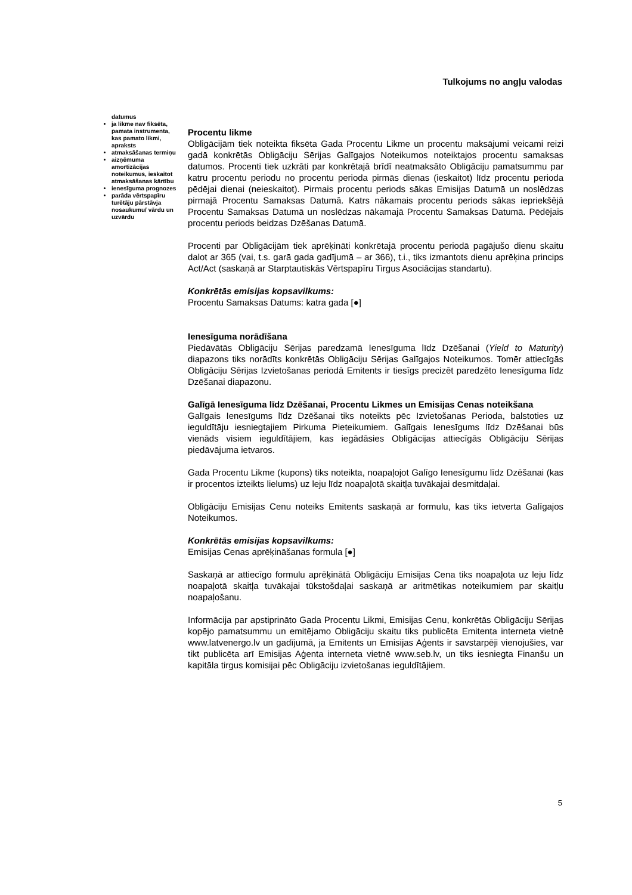Tulkojums no angļu valodas
datumus
ja likme nav fiksēta, pamata instrumenta, kas pamato likmi, apraksts
atmaksāšanas termiņu
aizņēmuma amortizācijas noteikumus, ieskaitot atmaksāšanas kārtību
ienesīguma prognozes
parāda vērtspapīru turētāju pārstāvja nosaukumu/ vārdu un uzvārdu
Procentu likme
Obligācijām tiek noteikta fiksēta Gada Procentu Likme un procentu maksājumi veicami reizi gadā konkrētās Obligāciju Sērijas Galīgajos Noteikumos noteiktajos procentu samaksas datumos. Procenti tiek uzkrāti par konkrētajā brīdī neatmaksāto Obligāciju pamatsummu par katru procentu periodu no procentu perioda pirmās dienas (ieskaitot) līdz procentu perioda pēdējai dienai (neieskaitot). Pirmais procentu periods sākas Emisijas Datumā un noslēdzas pirmajā Procentu Samaksas Datumā. Katrs nākamais procentu periods sākas iepriekšējā Procentu Samaksas Datumā un noslēdzas nākamajā Procentu Samaksas Datumā. Pēdējais procentu periods beidzas Dzēšanas Datumā.
Procenti par Obligācijām tiek aprēķināti konkrētajā procentu periodā pagājušo dienu skaitu dalot ar 365 (vai, t.s. garā gada gadījumā – ar 366), t.i., tiks izmantots dienu aprēķina princips Act/Act (saskaņā ar Starptautiskās Vērtspapīru Tirgus Asociācijas standartu).
Konkrētās emisijas kopsavilkums:
Procentu Samaksas Datums: katra gada [●]
Ienesīguma norādīšana
Piedāvātās Obligāciju Sērijas paredzamā Ienesīguma līdz Dzēšanai (Yield to Maturity) diapazons tiks norādīts konkrētās Obligāciju Sērijas Galīgajos Noteikumos. Tomēr attiecīgās Obligāciju Sērijas Izvietošanas periodā Emitents ir tiesīgs precizēt paredzēto Ienesīguma līdz Dzēšanai diapazonu.
Galīgā Ienesīguma līdz Dzēšanai, Procentu Likmes un Emisijas Cenas noteikšana
Galīgais Ienesīgums līdz Dzēšanai tiks noteikts pēc Izvietošanas Perioda, balstoties uz ieguldītāju iesniegtajiem Pirkuma Pieteikumiem. Galīgais Ienesīgums līdz Dzēšanai būs vienāds visiem ieguldītājiem, kas iegādāsies Obligācijas attiecīgās Obligāciju Sērijas piedāvājuma ietvaros.
Gada Procentu Likme (kupons) tiks noteikta, noapaļojot Galīgo Ienesīgumu līdz Dzēšanai (kas ir procentos izteikts lielums) uz leju līdz noapaļotā skaitļa tuvākajai desmitdaļai.
Obligāciju Emisijas Cenu noteiks Emitents saskaņā ar formulu, kas tiks ietverta Galīgajos Noteikumos.
Konkrētās emisijas kopsavilkums:
Emisijas Cenas aprēķināšanas formula [●]
Saskaņā ar attiecīgo formulu aprēķinātā Obligāciju Emisijas Cena tiks noapaļota uz leju līdz noapaļotā skaitļa tuvākajai tūkstošdaļai saskaņā ar aritmētikas noteikumiem par skaitļu noapaļošanu.
Informācija par apstiprināto Gada Procentu Likmi, Emisijas Cenu, konkrētās Obligāciju Sērijas kopējo pamatsummu un emitējamo Obligāciju skaitu tiks publicēta Emitenta interneta vietnē www.latvenergo.lv un gadījumā, ja Emitents un Emisijas Aģents ir savstarpēji vienojušies, var tikt publicēta arī Emisijas Aģenta interneta vietnē www.seb.lv, un tiks iesniegta Finanšu un kapitāla tirgus komisijai pēc Obligāciju izvietošanas ieguldītājiem.
5